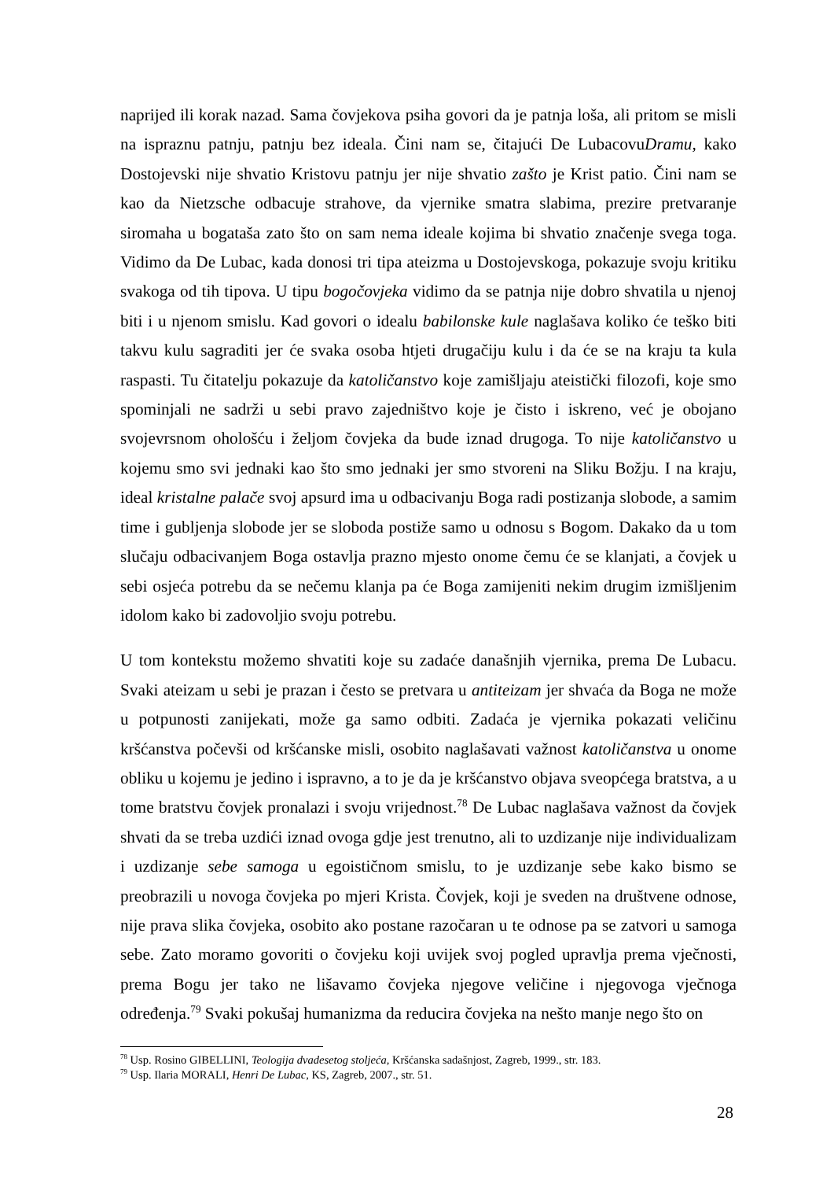naprijed ili korak nazad. Sama čovjekova psiha govori da je patnja loša, ali pritom se misli na ispraznu patnju, patnju bez ideala. Čini nam se, čitajući De LubacovuDramu, kako Dostojevski nije shvatio Kristovu patnju jer nije shvatio zašto je Krist patio. Čini nam se kao da Nietzsche odbacuje strahove, da vjernike smatra slabima, prezire pretvaranje siromaha u bogataša zato što on sam nema ideale kojima bi shvatio značenje svega toga. Vidimo da De Lubac, kada donosi tri tipa ateizma u Dostojevskoga, pokazuje svoju kritiku svakoga od tih tipova. U tipu bogočovjeka vidimo da se patnja nije dobro shvatila u njenoj biti i u njenom smislu. Kad govori o idealu babilonske kule naglašava koliko će teško biti takvu kulu sagraditi jer će svaka osoba htjeti drugačiju kulu i da će se na kraju ta kula raspasti. Tu čitatelju pokazuje da katoličanstvo koje zamišljaju ateistički filozofi, koje smo spominjali ne sadrži u sebi pravo zajedništvo koje je čisto i iskreno, već je obojano svojevrsnom ohološću i željom čovjeka da bude iznad drugoga. To nije katoličanstvo u kojemu smo svi jednaki kao što smo jednaki jer smo stvoreni na Sliku Božju. I na kraju, ideal kristalne palače svoj apsurd ima u odbacivanju Boga radi postizanja slobode, a samim time i gubljenja slobode jer se sloboda postiže samo u odnosu s Bogom. Dakako da u tom slučaju odbacivanjem Boga ostavlja prazno mjesto onome čemu će se klanjati, a čovjek u sebi osjeća potrebu da se nečemu klanja pa će Boga zamijeniti nekim drugim izmišljenim idolom kako bi zadovoljio svoju potrebu.
U tom kontekstu možemo shvatiti koje su zadaće današnjih vjernika, prema De Lubacu. Svaki ateizam u sebi je prazan i često se pretvara u antiteizam jer shvaća da Boga ne može u potpunosti zanijekati, može ga samo odbiti. Zadaća je vjernika pokazati veličinu kršćanstva počevši od kršćanske misli, osobito naglašavati važnost katoličanstva u onome obliku u kojemu je jedino i ispravno, a to je da je kršćanstvo objava sveopćega bratstva, a u tome bratstvu čovjek pronalazi i svoju vrijednost.<sup>78</sup> De Lubac naglašava važnost da čovjek shvati da se treba uzdići iznad ovoga gdje jest trenutno, ali to uzdizanje nije individualizam i uzdizanje sebe samoga u egoističnom smislu, to je uzdizanje sebe kako bismo se preobrazili u novoga čovjeka po mjeri Krista. Čovjek, koji je sveden na društvene odnose, nije prava slika čovjeka, osobito ako postane razočaran u te odnose pa se zatvori u samoga sebe. Zato moramo govoriti o čovjeku koji uvijek svoj pogled upravlja prema vječnosti, prema Bogu jer tako ne lišavamo čovjeka njegove veličine i njegovoga vječnoga određenja.<sup>79</sup> Svaki pokušaj humanizma da reducira čovjeka na nešto manje nego što on
<sup>78</sup> Usp. Rosino GIBELLINI, Teologija dvadesetog stoljeća, Kršćanska sadašnjost, Zagreb, 1999., str. 183.
<sup>79</sup> Usp. Ilaria MORALI, Henri De Lubac, KS, Zagreb, 2007., str. 51.
28